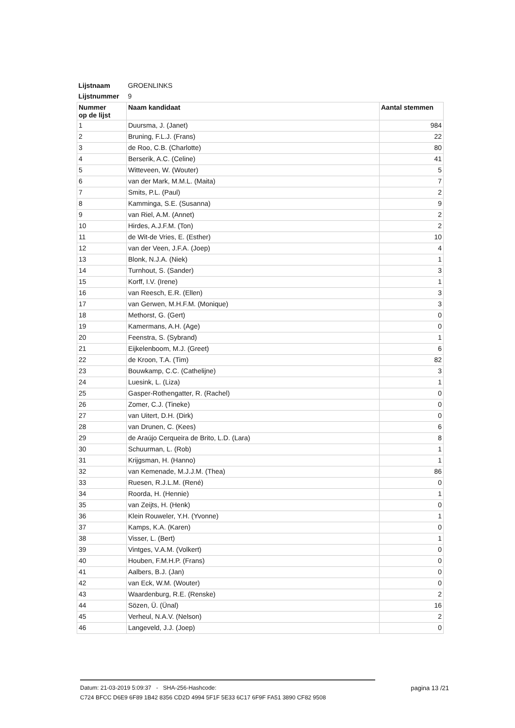| Lijstnaam | GROENLINKS | |
| Lijstnummer | 9 | |
| Nummer op de lijst | Naam kandidaat | Aantal stemmen |
| 1 | Duursma, J. (Janet) | 984 |
| 2 | Bruning, F.L.J. (Frans) | 22 |
| 3 | de Roo, C.B. (Charlotte) | 80 |
| 4 | Berserik, A.C. (Celine) | 41 |
| 5 | Witteveen, W. (Wouter) | 5 |
| 6 | van der Mark, M.M.L. (Maita) | 7 |
| 7 | Smits, P.L. (Paul) | 2 |
| 8 | Kamminga, S.E. (Susanna) | 9 |
| 9 | van Riel, A.M. (Annet) | 2 |
| 10 | Hirdes, A.J.F.M. (Ton) | 2 |
| 11 | de Wit-de Vries, E. (Esther) | 10 |
| 12 | van der Veen, J.F.A. (Joep) | 4 |
| 13 | Blonk, N.J.A. (Niek) | 1 |
| 14 | Turnhout, S. (Sander) | 3 |
| 15 | Korff, I.V. (Irene) | 1 |
| 16 | van Reesch, E.R. (Ellen) | 3 |
| 17 | van Gerwen, M.H.F.M. (Monique) | 3 |
| 18 | Methorst, G. (Gert) | 0 |
| 19 | Kamermans, A.H. (Age) | 0 |
| 20 | Feenstra, S. (Sybrand) | 1 |
| 21 | Eijkelenboom, M.J. (Greet) | 6 |
| 22 | de Kroon, T.A. (Tim) | 82 |
| 23 | Bouwkamp, C.C. (Cathelijne) | 3 |
| 24 | Luesink, L. (Liza) | 1 |
| 25 | Gasper-Rothengatter, R. (Rachel) | 0 |
| 26 | Zomer, C.J. (Tineke) | 0 |
| 27 | van Uitert, D.H. (Dirk) | 0 |
| 28 | van Drunen, C. (Kees) | 6 |
| 29 | de Araújo Cerqueira de Brito, L.D. (Lara) | 8 |
| 30 | Schuurman, L. (Rob) | 1 |
| 31 | Krijgsman, H. (Hanno) | 1 |
| 32 | van Kemenade, M.J.J.M. (Thea) | 86 |
| 33 | Ruesen, R.J.L.M. (René) | 0 |
| 34 | Roorda, H. (Hennie) | 1 |
| 35 | van Zeijts, H. (Henk) | 0 |
| 36 | Klein Rouweler, Y.H. (Yvonne) | 1 |
| 37 | Kamps, K.A. (Karen) | 0 |
| 38 | Visser, L. (Bert) | 1 |
| 39 | Vintges, V.A.M. (Volkert) | 0 |
| 40 | Houben, F.M.H.P. (Frans) | 0 |
| 41 | Aalbers, B.J. (Jan) | 0 |
| 42 | van Eck, W.M. (Wouter) | 0 |
| 43 | Waardenburg, R.E. (Renske) | 2 |
| 44 | Sözen, Ü. (Ünal) | 16 |
| 45 | Verheul, N.A.V. (Nelson) | 2 |
| 46 | Langeveld, J.J. (Joep) | 0 |
Datum: 21-03-2019 5:09:37 - SHA-256-Hashcode:
C724 BFCC D6E9 6F89 1B42 8356 CD2D 4994 5F1F 5E33 6C17 6F9F FA51 3890 CF82 9508
pagina 13 /21